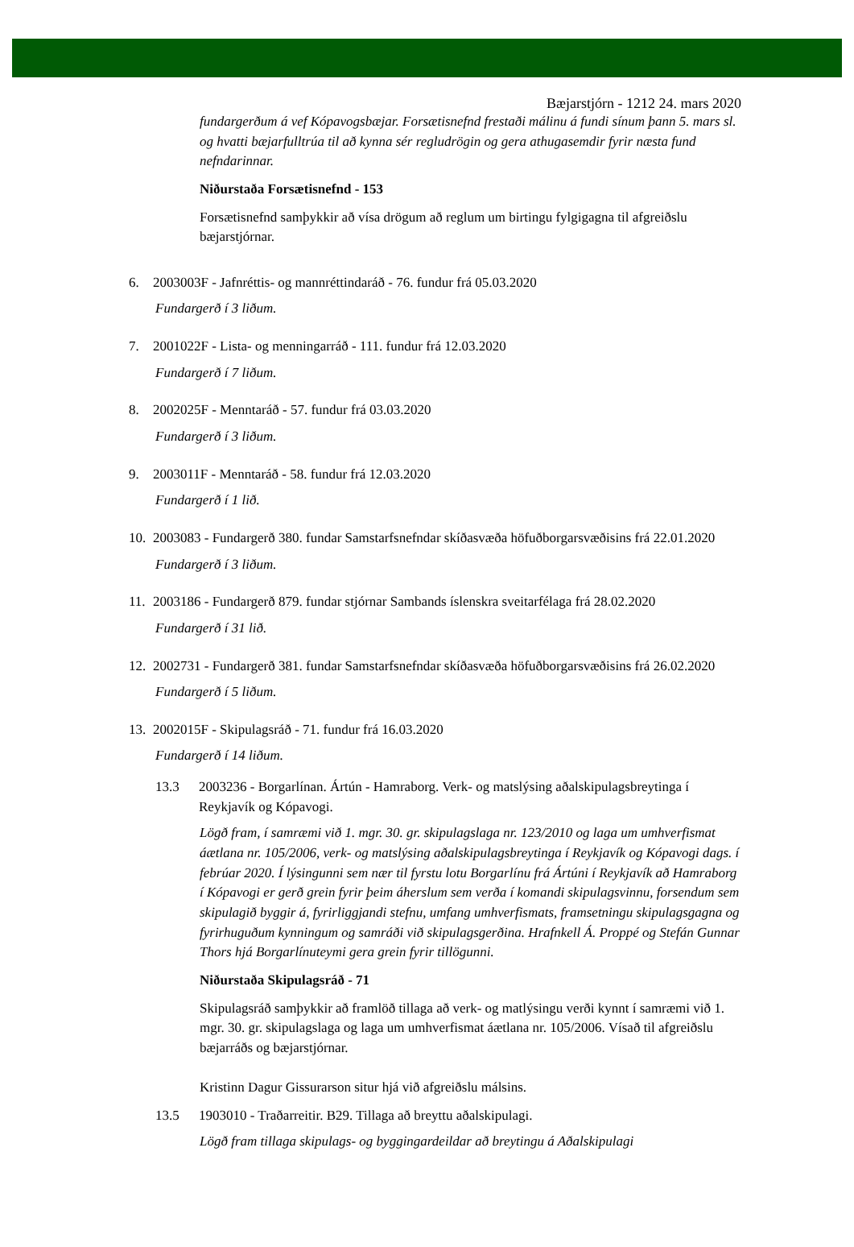Bæjarstjórn - 1212 24. mars 2020
fundargerðum á vef Kópavogsbæjar. Forsætisnefnd frestaði málinu á fundi sínum þann 5. mars sl. og hvatti bæjarfulltrúa til að kynna sér regludrögin og gera athugasemdir fyrir næsta fund nefndarinnar.
Niðurstaða Forsætisnefnd - 153
Forsætisnefnd samþykkir að vísa drögum að reglum um birtingu fylgigagna til afgreiðslu bæjarstjórnar.
6. 2003003F - Jafnréttis- og mannréttindaráð - 76. fundur frá 05.03.2020
Fundargerð í 3 liðum.
7. 2001022F - Lista- og menningarráð - 111. fundur frá 12.03.2020
Fundargerð í 7 liðum.
8. 2002025F - Menntaráð - 57. fundur frá 03.03.2020
Fundargerð í 3 liðum.
9. 2003011F - Menntaráð - 58. fundur frá 12.03.2020
Fundargerð í 1 lið.
10. 2003083 - Fundargerð 380. fundar Samstarfsnefndar skíðasvæða höfuðborgarsvæðisins frá 22.01.2020
Fundargerð í 3 liðum.
11. 2003186 - Fundargerð 879. fundar stjórnar Sambands íslenskra sveitarfélaga frá 28.02.2020
Fundargerð í 31 lið.
12. 2002731 - Fundargerð 381. fundar Samstarfsnefndar skíðasvæða höfuðborgarsvæðisins frá 26.02.2020
Fundargerð í 5 liðum.
13. 2002015F - Skipulagsráð - 71. fundur frá 16.03.2020
Fundargerð í 14 liðum.
13.3 2003236 - Borgarlínan. Ártún - Hamraborg. Verk- og matslýsing aðalskipulagsbreytinga í Reykjavík og Kópavogi.
Lögð fram, í samræmi við 1. mgr. 30. gr. skipulagslaga nr. 123/2010 og laga um umhverfismat áætlana nr. 105/2006, verk- og matslýsing aðalskipulagsbreytinga í Reykjavík og Kópavogi dags. í febrúar 2020. Í lýsingunni sem nær til fyrstu lotu Borgarlínu frá Ártúni í Reykjavík að Hamraborg í Kópavogi er gerð grein fyrir þeim áherslum sem verða í komandi skipulagsvinnu, forsendum sem skipulagið byggir á, fyrirliggjandi stefnu, umfang umhverfismats, framsetningu skipulagsgagna og fyrirhuguðum kynningum og samráði við skipulagsgerðina. Hrafnkell Á. Proppé og Stefán Gunnar Thors hjá Borgarlínuteymi gera grein fyrir tillögunni.
Niðurstaða Skipulagsráð - 71
Skipulagsráð samþykkir að framlöð tillaga að verk- og matlýsingu verði kynnt í samræmi við 1. mgr. 30. gr. skipulagslaga og laga um umhverfismat áætlana nr. 105/2006. Vísað til afgreiðslu bæjarráðs og bæjarstjórnar.
Kristinn Dagur Gissurarson situr hjá við afgreiðslu málsins.
13.5 1903010 - Traðarreitir. B29. Tillaga að breyttu aðalskipulagi.
Lögð fram tillaga skipulags- og byggingardeildar að breytingu á Aðalskipulagi